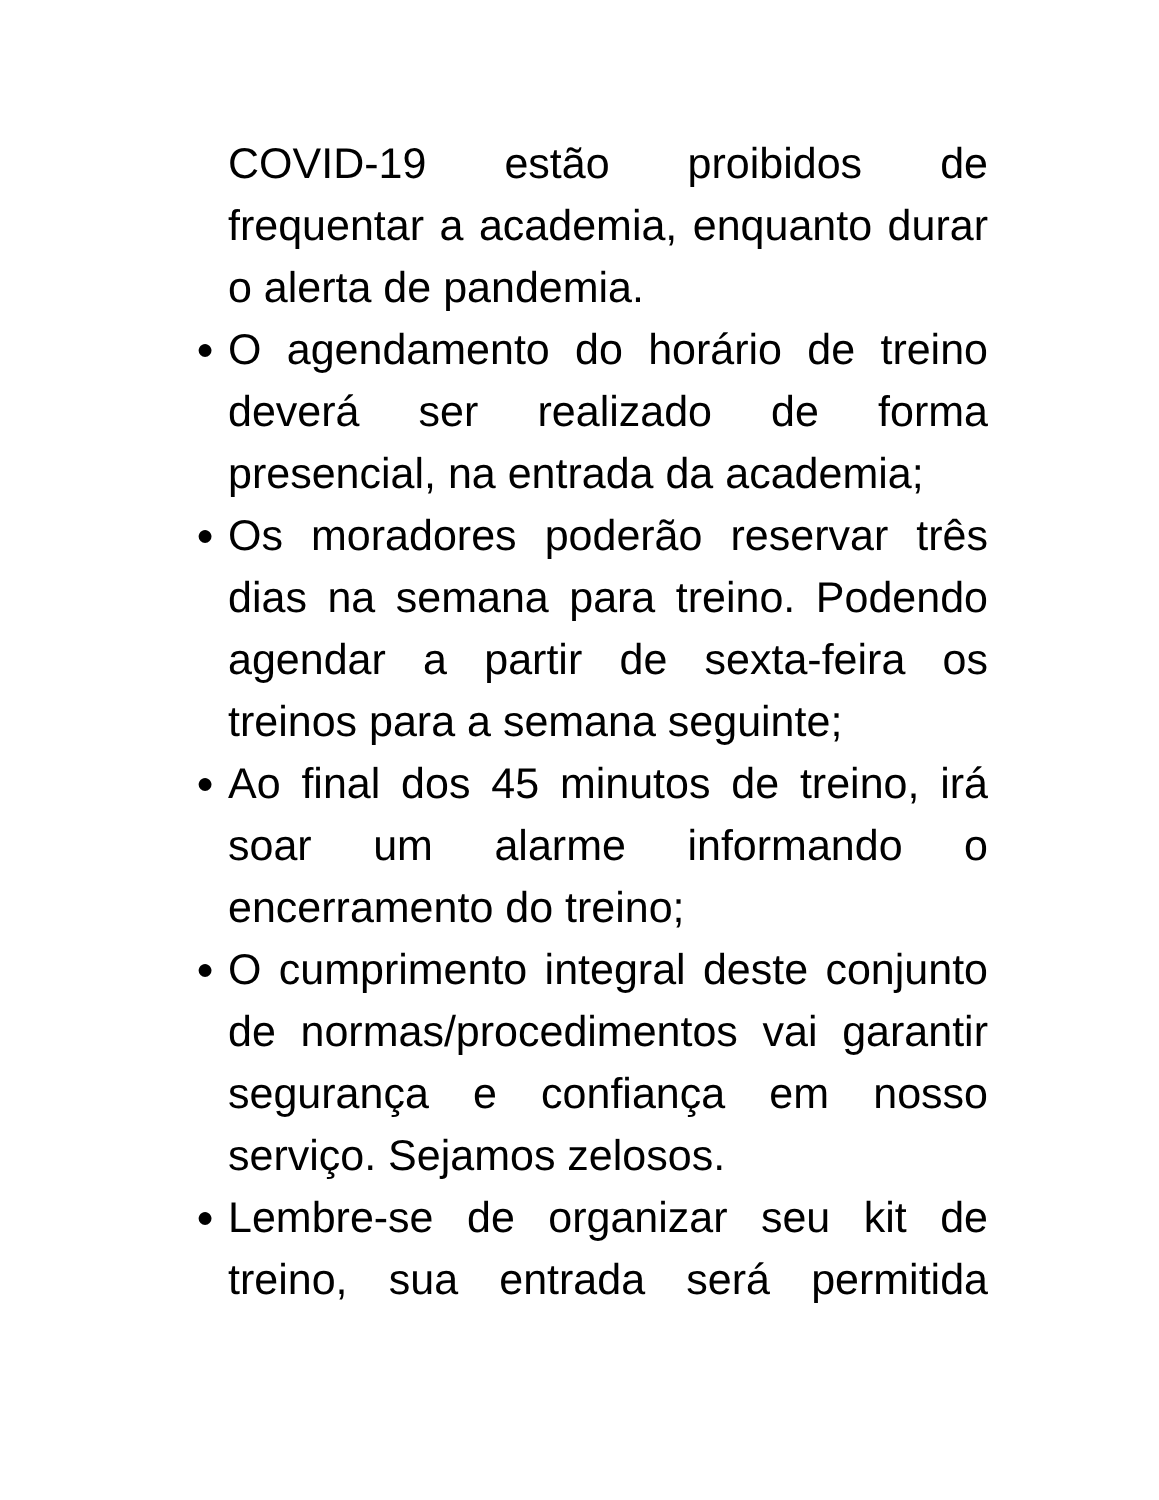COVID-19 estão proibidos de frequentar a academia, enquanto durar o alerta de pandemia.
● O agendamento do horário de treino deverá ser realizado de forma presencial, na entrada da academia;
● Os moradores poderão reservar três dias na semana para treino. Podendo agendar a partir de sexta-feira os treinos para a semana seguinte;
● Ao final dos 45 minutos de treino, irá soar um alarme informando o encerramento do treino;
● O cumprimento integral deste conjunto de normas/procedimentos vai garantir segurança e confiança em nosso serviço. Sejamos zelosos.
● Lembre-se de organizar seu kit de treino, sua entrada será permitida